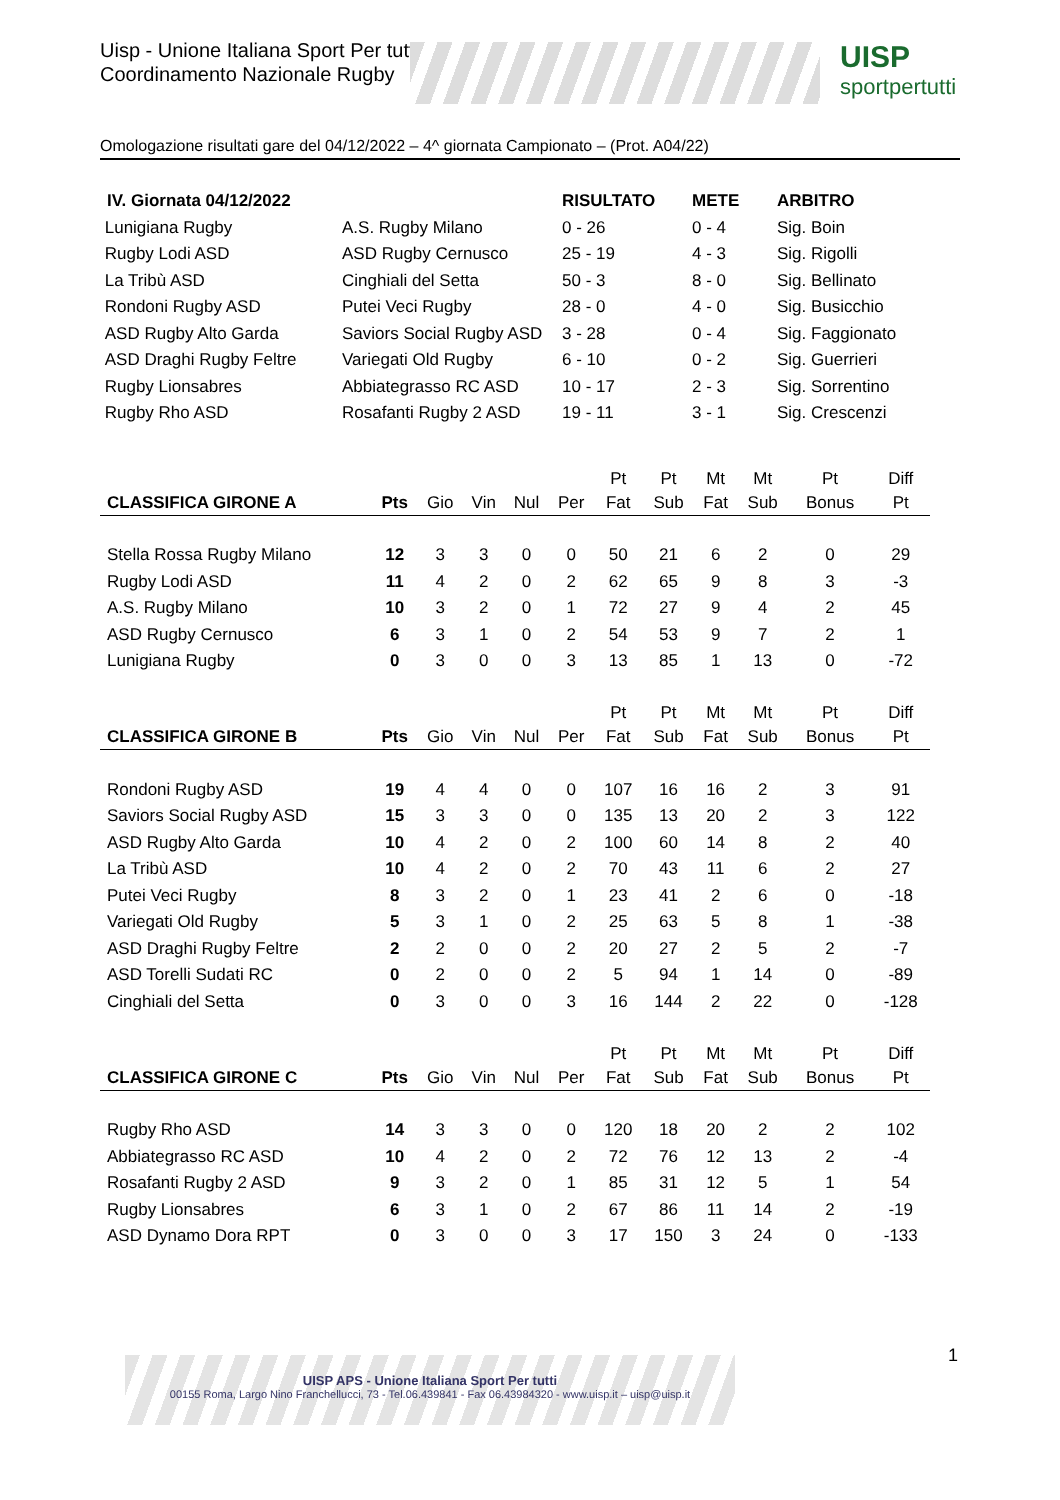Uisp - Unione Italiana Sport Per tutti
Coordinamento Nazionale Rugby
UISP
sportpertutti
Omologazione risultati gare del 04/12/2022 – 4^ giornata Campionato – (Prot. A04/22)
| IV. Giornata 04/12/2022 | | RISULTATO | METE | ARBITRO |
| --- | --- | --- | --- | --- |
| Lunigiana Rugby | A.S. Rugby Milano | 0 - 26 | 0 - 4 | Sig. Boin |
| Rugby Lodi ASD | ASD Rugby Cernusco | 25 - 19 | 4 - 3 | Sig. Rigolli |
| La Tribù ASD | Cinghiali del Setta | 50 - 3 | 8 - 0 | Sig. Bellinato |
| Rondoni Rugby ASD | Putei Veci Rugby | 28 - 0 | 4 - 0 | Sig. Busicchio |
| ASD Rugby Alto Garda | Saviors Social Rugby ASD | 3 - 28 | 0 - 4 | Sig. Faggionato |
| ASD Draghi Rugby Feltre | Variegati Old Rugby | 6 - 10 | 0 - 2 | Sig. Guerrieri |
| Rugby Lionsabres | Abbiategrasso RC ASD | 10 - 17 | 2 - 3 | Sig. Sorrentino |
| Rugby Rho ASD | Rosafanti Rugby 2 ASD | 19 - 11 | 3 - 1 | Sig. Crescenzi |
| CLASSIFICA GIRONE A | Pts | Gio | Vin | Nul | Per | Pt Fat | Pt Sub | Mt Fat | Mt Sub | Pt Bonus | Diff Pt |
| --- | --- | --- | --- | --- | --- | --- | --- | --- | --- | --- | --- |
| Stella Rossa Rugby Milano | 12 | 3 | 3 | 0 | 0 | 50 | 21 | 6 | 2 | 0 | 29 |
| Rugby Lodi ASD | 11 | 4 | 2 | 0 | 2 | 62 | 65 | 9 | 8 | 3 | -3 |
| A.S. Rugby Milano | 10 | 3 | 2 | 0 | 1 | 72 | 27 | 9 | 4 | 2 | 45 |
| ASD Rugby Cernusco | 6 | 3 | 1 | 0 | 2 | 54 | 53 | 9 | 7 | 2 | 1 |
| Lunigiana Rugby | 0 | 3 | 0 | 0 | 3 | 13 | 85 | 1 | 13 | 0 | -72 |
| CLASSIFICA GIRONE B | Pts | Gio | Vin | Nul | Per | Pt Fat | Pt Sub | Mt Fat | Mt Sub | Pt Bonus | Diff Pt |
| Rondoni Rugby ASD | 19 | 4 | 4 | 0 | 0 | 107 | 16 | 16 | 2 | 3 | 91 |
| Saviors Social Rugby ASD | 15 | 3 | 3 | 0 | 0 | 135 | 13 | 20 | 2 | 3 | 122 |
| ASD Rugby Alto Garda | 10 | 4 | 2 | 0 | 2 | 100 | 60 | 14 | 8 | 2 | 40 |
| La Tribù ASD | 10 | 4 | 2 | 0 | 2 | 70 | 43 | 11 | 6 | 2 | 27 |
| Putei Veci Rugby | 8 | 3 | 2 | 0 | 1 | 23 | 41 | 2 | 6 | 0 | -18 |
| Variegati Old Rugby | 5 | 3 | 1 | 0 | 2 | 25 | 63 | 5 | 8 | 1 | -38 |
| ASD Draghi Rugby Feltre | 2 | 2 | 0 | 0 | 2 | 20 | 27 | 2 | 5 | 2 | -7 |
| ASD Torelli Sudati RC | 0 | 2 | 0 | 0 | 2 | 5 | 94 | 1 | 14 | 0 | -89 |
| Cinghiali del Setta | 0 | 3 | 0 | 0 | 3 | 16 | 144 | 2 | 22 | 0 | -128 |
| CLASSIFICA GIRONE C | Pts | Gio | Vin | Nul | Per | Pt Fat | Pt Sub | Mt Fat | Mt Sub | Pt Bonus | Diff Pt |
| Rugby Rho ASD | 14 | 3 | 3 | 0 | 0 | 120 | 18 | 20 | 2 | 2 | 102 |
| Abbiategrasso RC ASD | 10 | 4 | 2 | 0 | 2 | 72 | 76 | 12 | 13 | 2 | -4 |
| Rosafanti Rugby 2 ASD | 9 | 3 | 2 | 0 | 1 | 85 | 31 | 12 | 5 | 1 | 54 |
| Rugby Lionsabres | 6 | 3 | 1 | 0 | 2 | 67 | 86 | 11 | 14 | 2 | -19 |
| ASD Dynamo Dora RPT | 0 | 3 | 0 | 0 | 3 | 17 | 150 | 3 | 24 | 0 | -133 |
1
UISP APS - Unione Italiana Sport Per tutti
00155 Roma, Largo Nino Franchellucci, 73 - Tel.06.439841 - Fax 06.43984320 - www.uisp.it – uisp@uisp.it